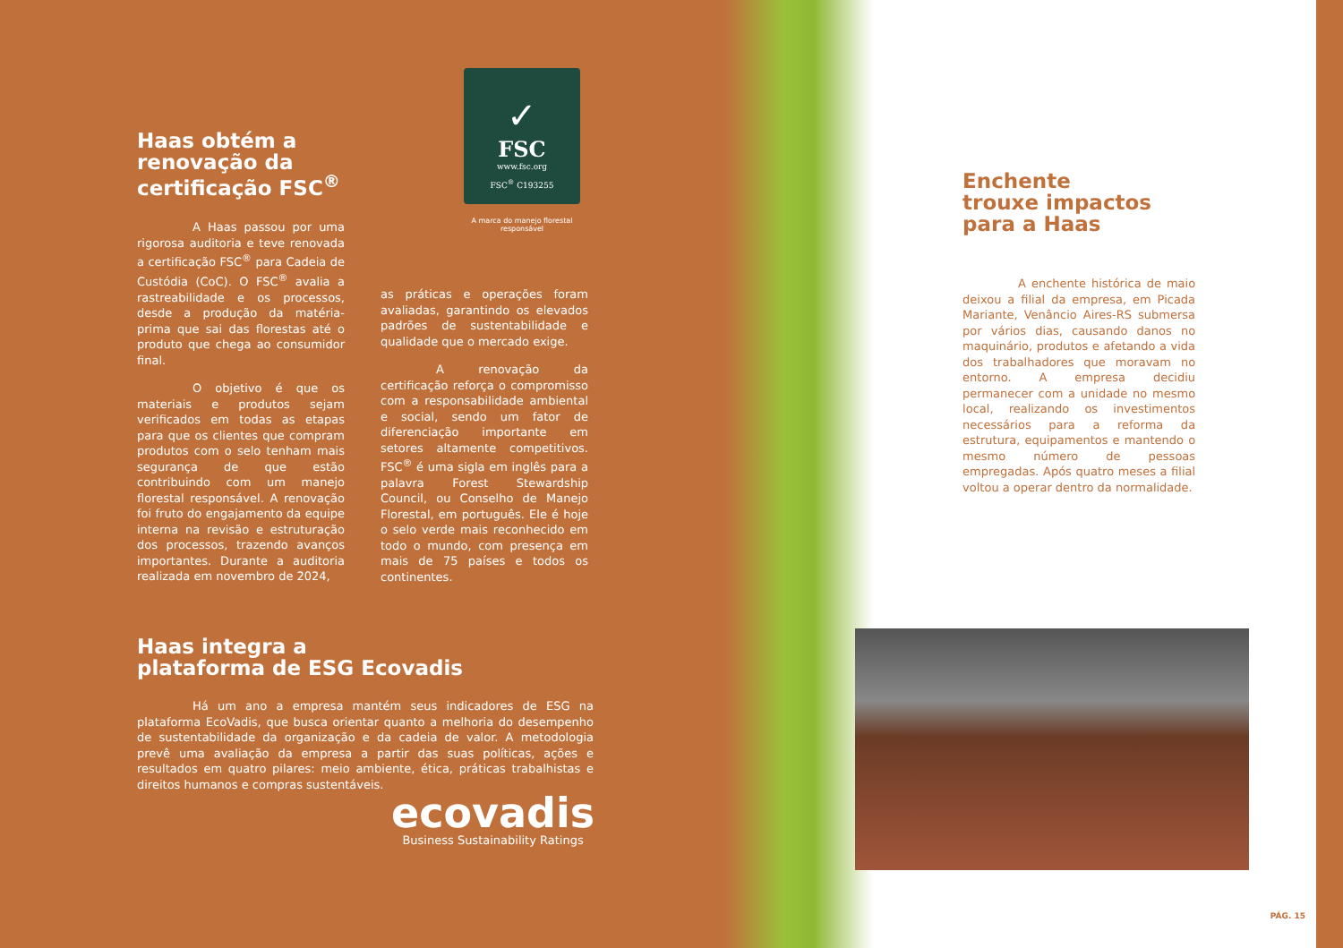Haas obtém a renovação da certificação FSC<sup>®</sup>
✓
FSC
www.fsc.org
FSC<sup>®</sup> C193255
A marca do manejo florestal responsável
A Haas passou por uma rigorosa auditoria e teve renovada a certificação FSC<sup>®</sup> para Cadeia de Custódia (CoC). O FSC<sup>®</sup> avalia a rastreabilidade e os processos, desde a produção da matéria-prima que sai das florestas até o produto que chega ao consumidor final.
O objetivo é que os materiais e produtos sejam verificados em todas as etapas para que os clientes que compram produtos com o selo tenham mais segurança de que estão contribuindo com um manejo florestal responsável. A renovação foi fruto do engajamento da equipe interna na revisão e estruturação dos processos, trazendo avanços importantes. Durante a auditoria realizada em novembro de 2024,
as práticas e operações foram avaliadas, garantindo os elevados padrões de sustentabilidade e qualidade que o mercado exige.
A renovação da certificação reforça o compromisso com a responsabilidade ambiental e social, sendo um fator de diferenciação importante em setores altamente competitivos. FSC<sup>®</sup> é uma sigla em inglês para a palavra Forest Stewardship Council, ou Conselho de Manejo Florestal, em português. Ele é hoje o selo verde mais reconhecido em todo o mundo, com presença em mais de 75 países e todos os continentes.
Haas integra a
plataforma de ESG Ecovadis
Há um ano a empresa mantém seus indicadores de ESG na plataforma EcoVadis, que busca orientar quanto a melhoria do desempenho de sustentabilidade da organização e da cadeia de valor. A metodologia prevê uma avaliação da empresa a partir das suas políticas, ações e resultados em quatro pilares: meio ambiente, ética, práticas trabalhistas e direitos humanos e compras sustentáveis.
ecovadis
Business Sustainability Ratings
Enchente
trouxe impactos
para a Haas
A enchente histórica de maio deixou a filial da empresa, em Picada Mariante, Venâncio Aires-RS submersa por vários dias, causando danos no maquinário, produtos e afetando a vida dos trabalhadores que moravam no entorno. A empresa decidiu permanecer com a unidade no mesmo local, realizando os investimentos necessários para a reforma da estrutura, equipamentos e mantendo o mesmo número de pessoas empregadas. Após quatro meses a filial voltou a operar dentro da normalidade.
PÁG. 15